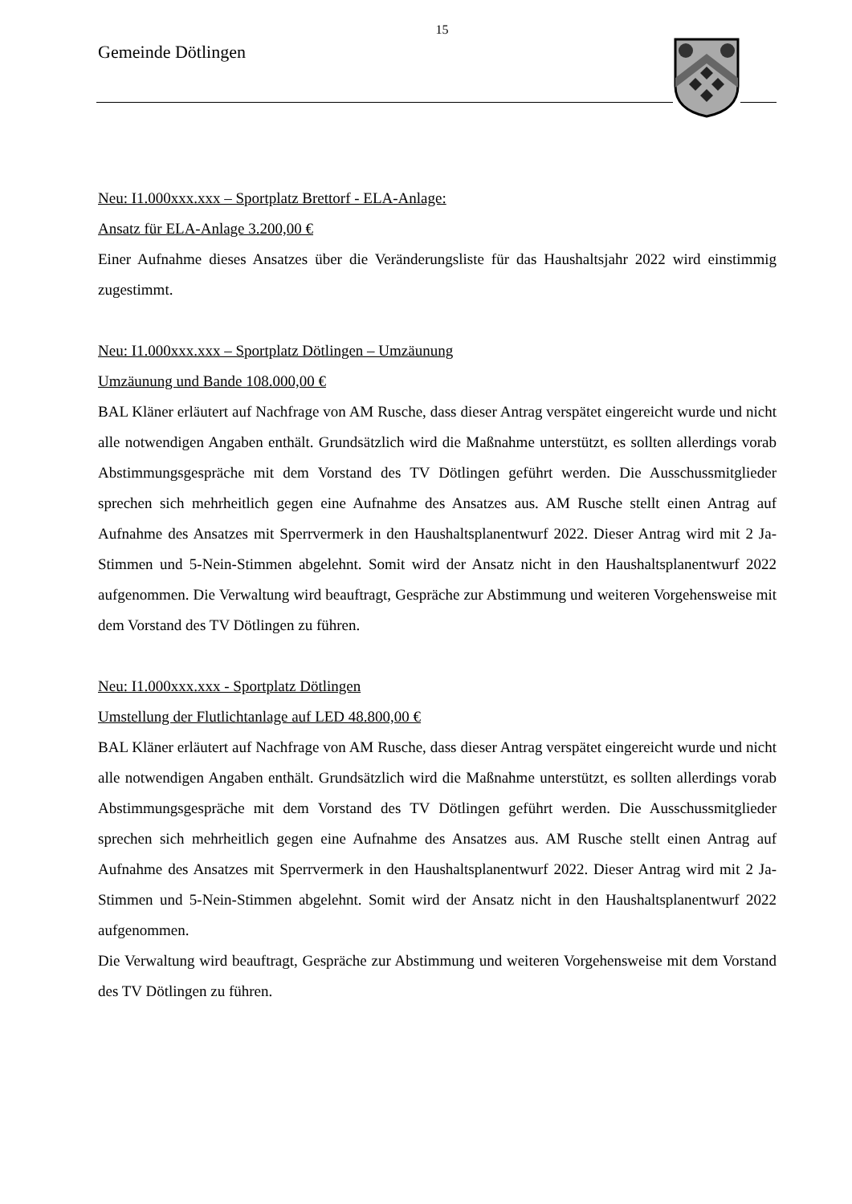15
Gemeinde Dötlingen
Neu: I1.000xxx.xxx – Sportplatz Brettorf - ELA-Anlage:
Ansatz für ELA-Anlage 3.200,00 €
Einer Aufnahme dieses Ansatzes über die Veränderungsliste für das Haushaltsjahr 2022 wird einstimmig zugestimmt.
Neu: I1.000xxx.xxx – Sportplatz Dötlingen – Umzäunung
Umzäunung und Bande 108.000,00 €
BAL Kläner erläutert auf Nachfrage von AM Rusche, dass dieser Antrag verspätet eingereicht wurde und nicht alle notwendigen Angaben enthält. Grundsätzlich wird die Maßnahme unterstützt, es sollten allerdings vorab Abstimmungsgespräche mit dem Vorstand des TV Dötlingen geführt werden. Die Ausschussmitglieder sprechen sich mehrheitlich gegen eine Aufnahme des Ansatzes aus. AM Rusche stellt einen Antrag auf Aufnahme des Ansatzes mit Sperrvermerk in den Haushaltsplanentwurf 2022. Dieser Antrag wird mit 2 Ja-Stimmen und 5-Nein-Stimmen abgelehnt. Somit wird der Ansatz nicht in den Haushaltsplanentwurf 2022 aufgenommen. Die Verwaltung wird beauftragt, Gespräche zur Abstimmung und weiteren Vorgehensweise mit dem Vorstand des TV Dötlingen zu führen.
Neu: I1.000xxx.xxx - Sportplatz Dötlingen
Umstellung der Flutlichtanlage auf LED 48.800,00 €
BAL Kläner erläutert auf Nachfrage von AM Rusche, dass dieser Antrag verspätet eingereicht wurde und nicht alle notwendigen Angaben enthält. Grundsätzlich wird die Maßnahme unterstützt, es sollten allerdings vorab Abstimmungsgespräche mit dem Vorstand des TV Dötlingen geführt werden. Die Ausschussmitglieder sprechen sich mehrheitlich gegen eine Aufnahme des Ansatzes aus. AM Rusche stellt einen Antrag auf Aufnahme des Ansatzes mit Sperrvermerk in den Haushaltsplanentwurf 2022. Dieser Antrag wird mit 2 Ja-Stimmen und 5-Nein-Stimmen abgelehnt. Somit wird der Ansatz nicht in den Haushaltsplanentwurf 2022 aufgenommen.
Die Verwaltung wird beauftragt, Gespräche zur Abstimmung und weiteren Vorgehensweise mit dem Vorstand des TV Dötlingen zu führen.